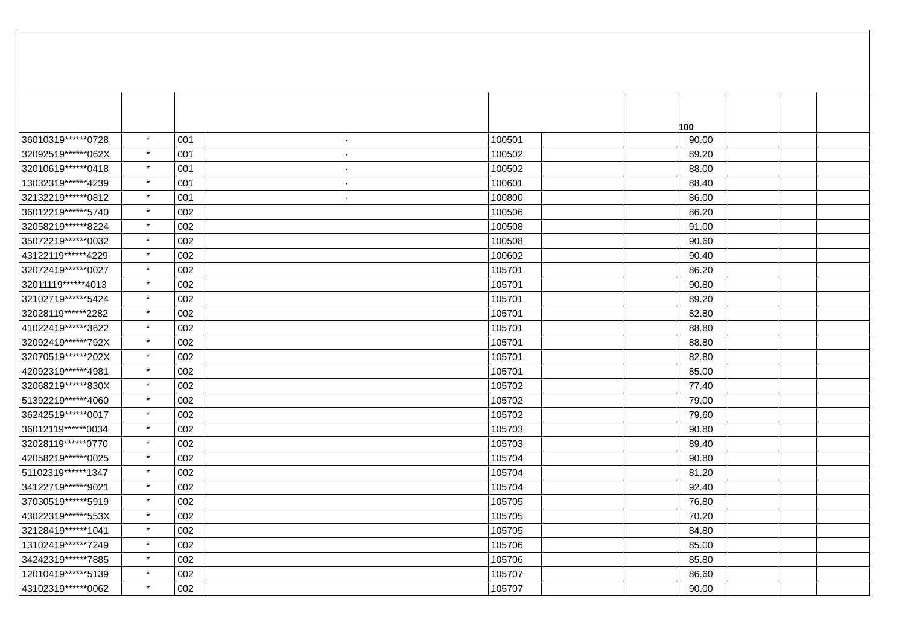| | | | | | | | 100 | | | |
| --- | --- | --- | --- | --- | --- | --- | --- | --- | --- | --- |
| 36010319******0728 | * | 001 | · | 100501 | | | 90.00 | | | |
| 32092519******062X | * | 001 | · | 100502 | | | 89.20 | | | |
| 32010619******0418 | * | 001 | · | 100502 | | | 88.00 | | | |
| 13032319******4239 | * | 001 | · | 100601 | | | 88.40 | | | |
| 32132219******0812 | * | 001 | · | 100800 | | | 86.00 | | | |
| 36012219******5740 | * | 002 | | 100506 | | | 86.20 | | | |
| 32058219******8224 | * | 002 | | 100508 | | | 91.00 | | | |
| 35072219******0032 | * | 002 | | 100508 | | | 90.60 | | | |
| 43122119******4229 | * | 002 | | 100602 | | | 90.40 | | | |
| 32072419******0027 | * | 002 | | 105701 | | | 86.20 | | | |
| 32011119******4013 | * | 002 | | 105701 | | | 90.80 | | | |
| 32102719******5424 | * | 002 | | 105701 | | | 89.20 | | | |
| 32028119******2282 | * | 002 | | 105701 | | | 82.80 | | | |
| 41022419******3622 | * | 002 | | 105701 | | | 88.80 | | | |
| 32092419******792X | * | 002 | | 105701 | | | 88.80 | | | |
| 32070519******202X | * | 002 | | 105701 | | | 82.80 | | | |
| 42092319******4981 | * | 002 | | 105701 | | | 85.00 | | | |
| 32068219******830X | * | 002 | | 105702 | | | 77.40 | | | |
| 51392219******4060 | * | 002 | | 105702 | | | 79.00 | | | |
| 36242519******0017 | * | 002 | | 105702 | | | 79.60 | | | |
| 36012119******0034 | * | 002 | | 105703 | | | 90.80 | | | |
| 32028119******0770 | * | 002 | | 105703 | | | 89.40 | | | |
| 42058219******0025 | * | 002 | | 105704 | | | 90.80 | | | |
| 51102319******1347 | * | 002 | | 105704 | | | 81.20 | | | |
| 34122719******9021 | * | 002 | | 105704 | | | 92.40 | | | |
| 37030519******5919 | * | 002 | | 105705 | | | 76.80 | | | |
| 43022319******553X | * | 002 | | 105705 | | | 70.20 | | | |
| 32128419******1041 | * | 002 | | 105705 | | | 84.80 | | | |
| 13102419******7249 | * | 002 | | 105706 | | | 85.00 | | | |
| 34242319******7885 | * | 002 | | 105706 | | | 85.80 | | | |
| 12010419******5139 | * | 002 | | 105707 | | | 86.60 | | | |
| 43102319******0062 | * | 002 | | 105707 | | | 90.00 | | | |